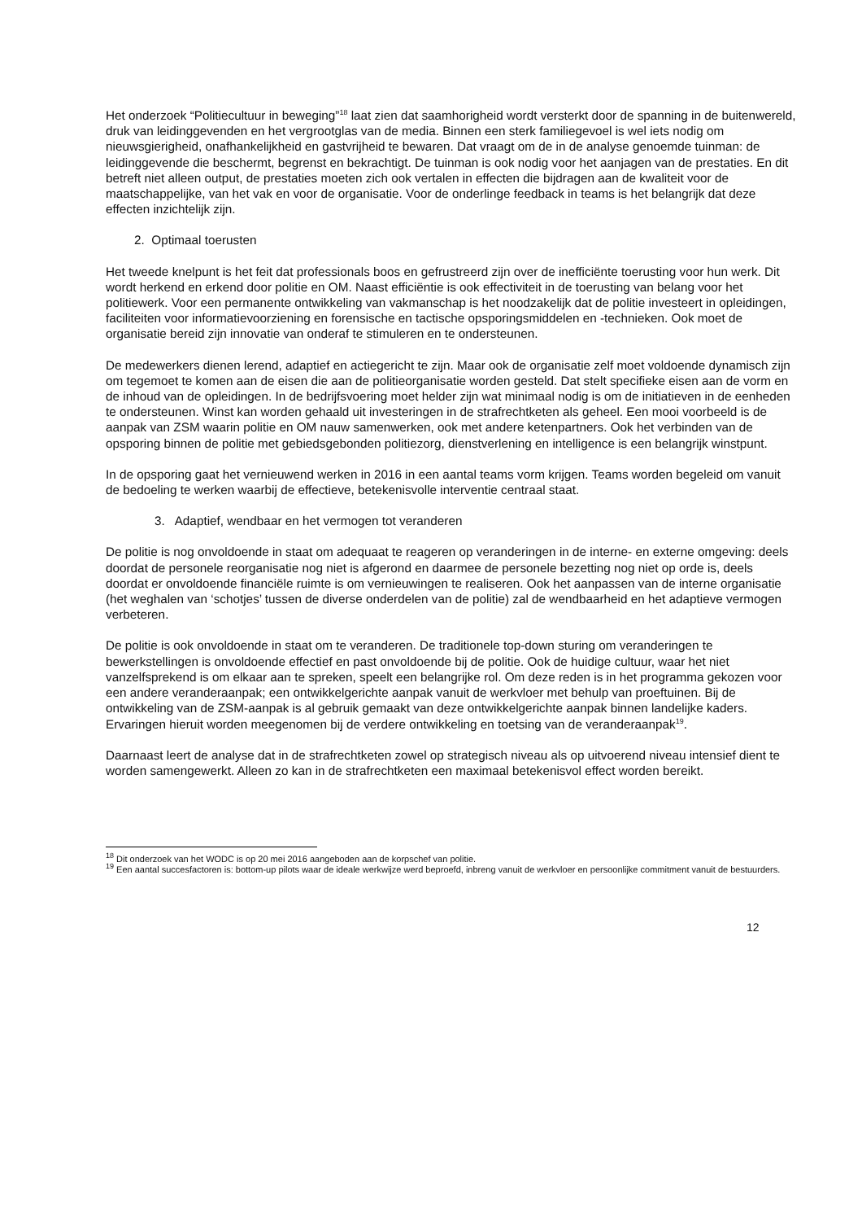Het onderzoek “Politiecultuur in beweging”<sup>18</sup> laat zien dat saamhorigheid wordt versterkt door de spanning in de buitenwereld, druk van leidinggevenden en het vergrootglas van de media. Binnen een sterk familiegevoel is wel iets nodig om nieuwsgierigheid, onafhankelijkheid en gastvrijheid te bewaren. Dat vraagt om de in de analyse genoemde tuinman: de leidinggevende die beschermt, begrenst en bekrachtigt. De tuinman is ook nodig voor het aanjagen van de prestaties. En dit betreft niet alleen output, de prestaties moeten zich ook vertalen in effecten die bijdragen aan de kwaliteit voor de maatschappelijke, van het vak en voor de organisatie. Voor de onderlinge feedback in teams is het belangrijk dat deze effecten inzichtelijk zijn.
2. Optimaal toerusten
Het tweede knelpunt is het feit dat professionals boos en gefrustreerd zijn over de inefficiënte toerusting voor hun werk. Dit wordt herkend en erkend door politie en OM. Naast efficiëntie is ook effectiviteit in de toerusting van belang voor het politiewerk. Voor een permanente ontwikkeling van vakmanschap is het noodzakelijk dat de politie investeert in opleidingen, faciliteiten voor informatievoorziening en forensische en tactische opsporingsmiddelen en -technieken. Ook moet de organisatie bereid zijn innovatie van onderaf te stimuleren en te ondersteunen.
De medewerkers dienen lerend, adaptief en actiegericht te zijn. Maar ook de organisatie zelf moet voldoende dynamisch zijn om tegemoet te komen aan de eisen die aan de politieorganisatie worden gesteld. Dat stelt specifieke eisen aan de vorm en de inhoud van de opleidingen. In de bedrijfsvoering moet helder zijn wat minimaal nodig is om de initiatieven in de eenheden te ondersteunen. Winst kan worden gehaald uit investeringen in de strafrechtketen als geheel. Een mooi voorbeeld is de aanpak van ZSM waarin politie en OM nauw samenwerken, ook met andere ketenpartners. Ook het verbinden van de opsporing binnen de politie met gebiedsgebonden politiezorg, dienstverlening en intelligence is een belangrijk winstpunt.
In de opsporing gaat het vernieuwend werken in 2016 in een aantal teams vorm krijgen. Teams worden begeleid om vanuit de bedoeling te werken waarbij de effectieve, betekenisvolle interventie centraal staat.
3. Adaptief, wendbaar en het vermogen tot veranderen
De politie is nog onvoldoende in staat om adequaat te reageren op veranderingen in de interne- en externe omgeving: deels doordat de personele reorganisatie nog niet is afgerond en daarmee de personele bezetting nog niet op orde is, deels doordat er onvoldoende financiële ruimte is om vernieuwingen te realiseren. Ook het aanpassen van de interne organisatie (het weghalen van ‘schotjes’ tussen de diverse onderdelen van de politie) zal de wendbaarheid en het adaptieve vermogen verbeteren.
De politie is ook onvoldoende in staat om te veranderen. De traditionele top-down sturing om veranderingen te bewerkstellingen is onvoldoende effectief en past onvoldoende bij de politie. Ook de huidige cultuur, waar het niet vanzelfsprekend is om elkaar aan te spreken, speelt een belangrijke rol. Om deze reden is in het programma gekozen voor een andere veranderaanpak; een ontwikkelgerichte aanpak vanuit de werkvloer met behulp van proeftuinen. Bij de ontwikkeling van de ZSM-aanpak is al gebruik gemaakt van deze ontwikkelgerichte aanpak binnen landelijke kaders. Ervaringen hieruit worden meegenomen bij de verdere ontwikkeling en toetsing van de veranderaanpak<sup>19</sup>.
Daarnaast leert de analyse dat in de strafrechtketen zowel op strategisch niveau als op uitvoerend niveau intensief dient te worden samengewerkt. Alleen zo kan in de strafrechtketen een maximaal betekenisvol effect worden bereikt.
<sup>18</sup> Dit onderzoek van het WODC is op 20 mei 2016 aangeboden aan de korpschef van politie.
<sup>19</sup> Een aantal succesfactoren is: bottom-up pilots waar de ideale werkwijze werd beproefd, inbreng vanuit de werkvloer en persoonlijke commitment vanuit de bestuurders.
12